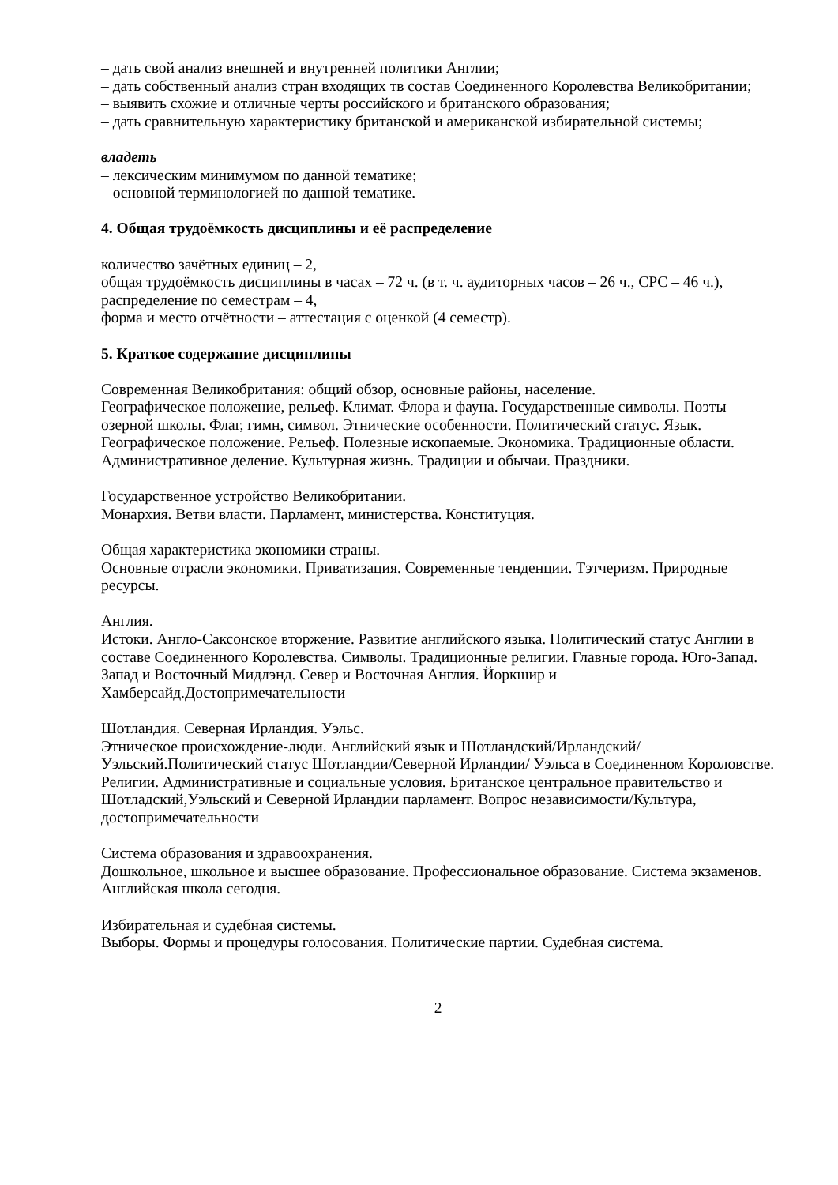– дать свой анализ внешней и внутренней политики Англии;
– дать собственный анализ стран входящих тв состав Соединенного Королевства Великобритании;
– выявить схожие и отличные черты российского и британского образования;
– дать сравнительную характеристику британской и американской избирательной системы;
владеть
– лексическим минимумом по данной тематике;
– основной терминологией по данной тематике.
4. Общая трудоёмкость дисциплины и её распределение
количество зачётных единиц – 2,
общая трудоёмкость дисциплины в часах – 72 ч. (в т. ч. аудиторных часов – 26 ч., СРС – 46 ч.),
распределение по семестрам – 4,
форма и место отчётности – аттестация с оценкой (4 семестр).
5. Краткое содержание дисциплины
Современная Великобритания: общий обзор, основные районы, население.
Географическое положение, рельеф. Климат. Флора и фауна. Государственные символы. Поэты озерной школы. Флаг, гимн, символ. Этнические особенности. Политический статус. Язык. Географическое положение. Рельеф. Полезные ископаемые. Экономика. Традиционные области. Административное деление. Культурная жизнь. Традиции и обычаи. Праздники.
Государственное устройство Великобритании.
Монархия. Ветви власти. Парламент, министерства. Конституция.
Общая характеристика экономики страны.
Основные отрасли экономики. Приватизация. Современные тенденции. Тэтчеризм. Природные ресурсы.
Англия.
Истоки. Англо-Саксонское вторжение. Развитие английского языка. Политический статус Англии в составе Соединенного Королевства. Символы. Традиционные религии. Главные города. Юго-Запад. Запад и Восточный Мидлэнд. Север и Восточная Англия. Йоркшир и Хамберсайд.Достопримечательности
Шотландия. Северная Ирландия. Уэльс.
Этническое происхождение-люди. Английский язык и Шотландский/Ирландский/Уэльский.Политический статус Шотландии/Северной Ирландии/ Уэльса в Соединенном Короловстве. Религии. Административные и социальные условия. Британское центральное правительство и Шотладский,Уэльский и Северной Ирландии парламент. Вопрос независимости/Культура, достопримечательности
Система образования и здравоохранения.
Дошкольное, школьное и высшее образование. Профессиональное образование. Система экзаменов. Английская школа сегодня.
Избирательная и судебная системы.
Выборы. Формы и процедуры голосования. Политические партии. Судебная система.
2